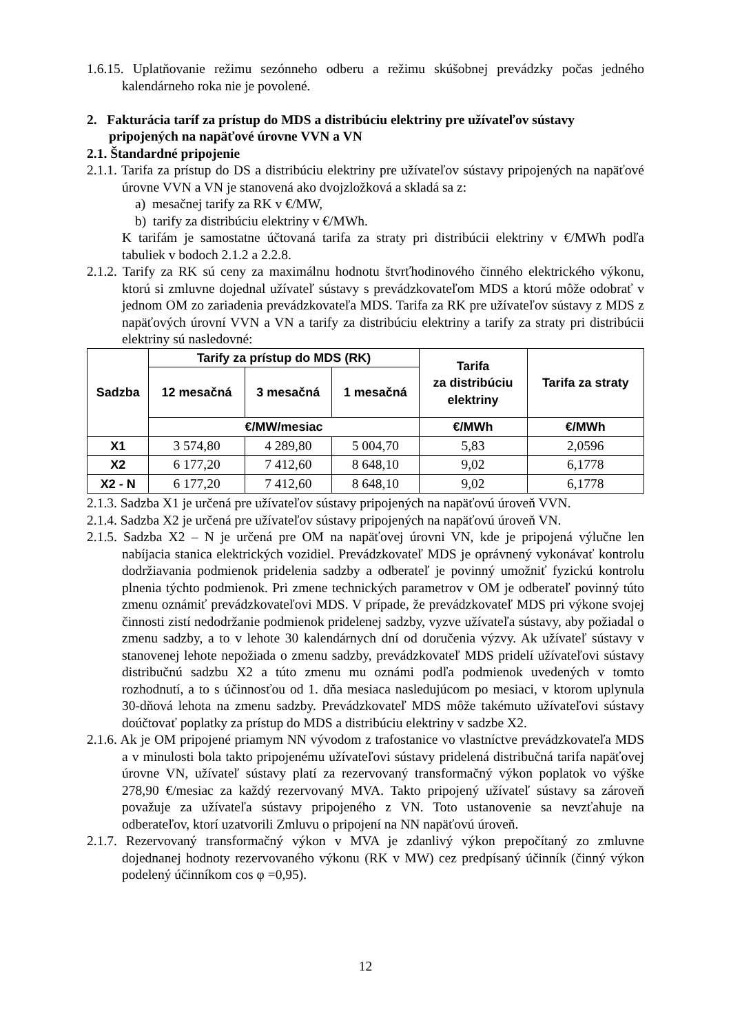1.6.15. Uplatňovanie režimu sezónneho odberu a režimu skúšobnej prevádzky počas jedného kalendárneho roka nie je povolené.
2. Fakturácia taríf za prístup do MDS a distribúciu elektriny pre užívateľov sústavy pripojených na napäťové úrovne VVN a VN
2.1. Štandardné pripojenie
2.1.1. Tarifa za prístup do DS a distribúciu elektriny pre užívateľov sústavy pripojených na napäťové úrovne VVN a VN je stanovená ako dvojzložková a skladá sa z:
a) mesačnej tarify za RK v €/MW,
b) tarify za distribúciu elektriny v €/MWh.
K tarifám je samostatne účtovaná tarifa za straty pri distribúcii elektriny v €/MWh podľa tabuliek v bodoch 2.1.2 a 2.2.8.
2.1.2. Tarify za RK sú ceny za maximálnu hodnotu štvrťhodinového činného elektrického výkonu, ktorú si zmluvne dojednal užívateľ sústavy s prevádzkovateľom MDS a ktorú môže odobrať v jednom OM zo zariadenia prevádzkovateľa MDS. Tarifa za RK pre užívateľov sústavy z MDS z napäťových úrovní VVN a VN a tarify za distribúciu elektriny a tarify za straty pri distribúcii elektriny sú nasledovné:
| Sadzba | Tarify za prístup do MDS (RK) | | | Tarifa za distribúciu elektriny | Tarifa za straty |
| --- | --- | --- | --- | --- | --- |
| | 12 mesačná | 3 mesačná | 1 mesačná | | |
| | €/MW/mesiac | | | €/MWh | €/MWh |
| X1 | 3 574,80 | 4 289,80 | 5 004,70 | 5,83 | 2,0596 |
| X2 | 6 177,20 | 7 412,60 | 8 648,10 | 9,02 | 6,1778 |
| X2 - N | 6 177,20 | 7 412,60 | 8 648,10 | 9,02 | 6,1778 |
2.1.3. Sadzba X1 je určená pre užívateľov sústavy pripojených na napäťovú úroveň VVN.
2.1.4. Sadzba X2 je určená pre užívateľov sústavy pripojených na napäťovú úroveň VN.
2.1.5. Sadzba X2 – N je určená pre OM na napäťovej úrovni VN, kde je pripojená výlučne len nabíjacia stanica elektrických vozidiel. Prevádzkovateľ MDS je oprávnený vykonávať kontrolu dodržiavania podmienok pridelenia sadzby a odberateľ je povinný umožniť fyzickú kontrolu plnenia týchto podmienok. Pri zmene technických parametrov v OM je odberateľ povinný túto zmenu oznámiť prevádzkovateľovi MDS. V prípade, že prevádzkovateľ MDS pri výkone svojej činnosti zistí nedodržanie podmienok pridelenej sadzby, vyzve užívateľa sústavy, aby požiadal o zmenu sadzby, a to v lehote 30 kalendárnych dní od doručenia výzvy. Ak užívateľ sústavy v stanovenej lehote nepožiada o zmenu sadzby, prevádzkovateľ MDS pridelí užívateľovi sústavy distribučnú sadzbu X2 a túto zmenu mu oznámi podľa podmienok uvedených v tomto rozhodnutí, a to s účinnosťou od 1. dňa mesiaca nasledujúcom po mesiaci, v ktorom uplynula 30-dňová lehota na zmenu sadzby. Prevádzkovateľ MDS môže takémuto užívateľovi sústavy doúčtovať poplatky za prístup do MDS a distribúciu elektriny v sadzbe X2.
2.1.6. Ak je OM pripojené priamym NN vývodom z trafostanice vo vlastníctve prevádzkovateľa MDS a v minulosti bola takto pripojenému užívateľovi sústavy pridelená distribučná tarifa napäťovej úrovne VN, užívateľ sústavy platí za rezervovaný transformačný výkon poplatok vo výške 278,90 €/mesiac za každý rezervovaný MVA. Takto pripojený užívateľ sústavy sa zároveň považuje za užívateľa sústavy pripojeného z VN. Toto ustanovenie sa nevzťahuje na odberateľov, ktorí uzatvorili Zmluvu o pripojení na NN napäťovú úroveň.
2.1.7. Rezervovaný transformačný výkon v MVA je zdanlivý výkon prepočítaný zo zmluvne dojednanej hodnoty rezervovaného výkonu (RK v MW) cez predpísaný účinník (činný výkon podelený účinníkom cos φ =0,95).
12